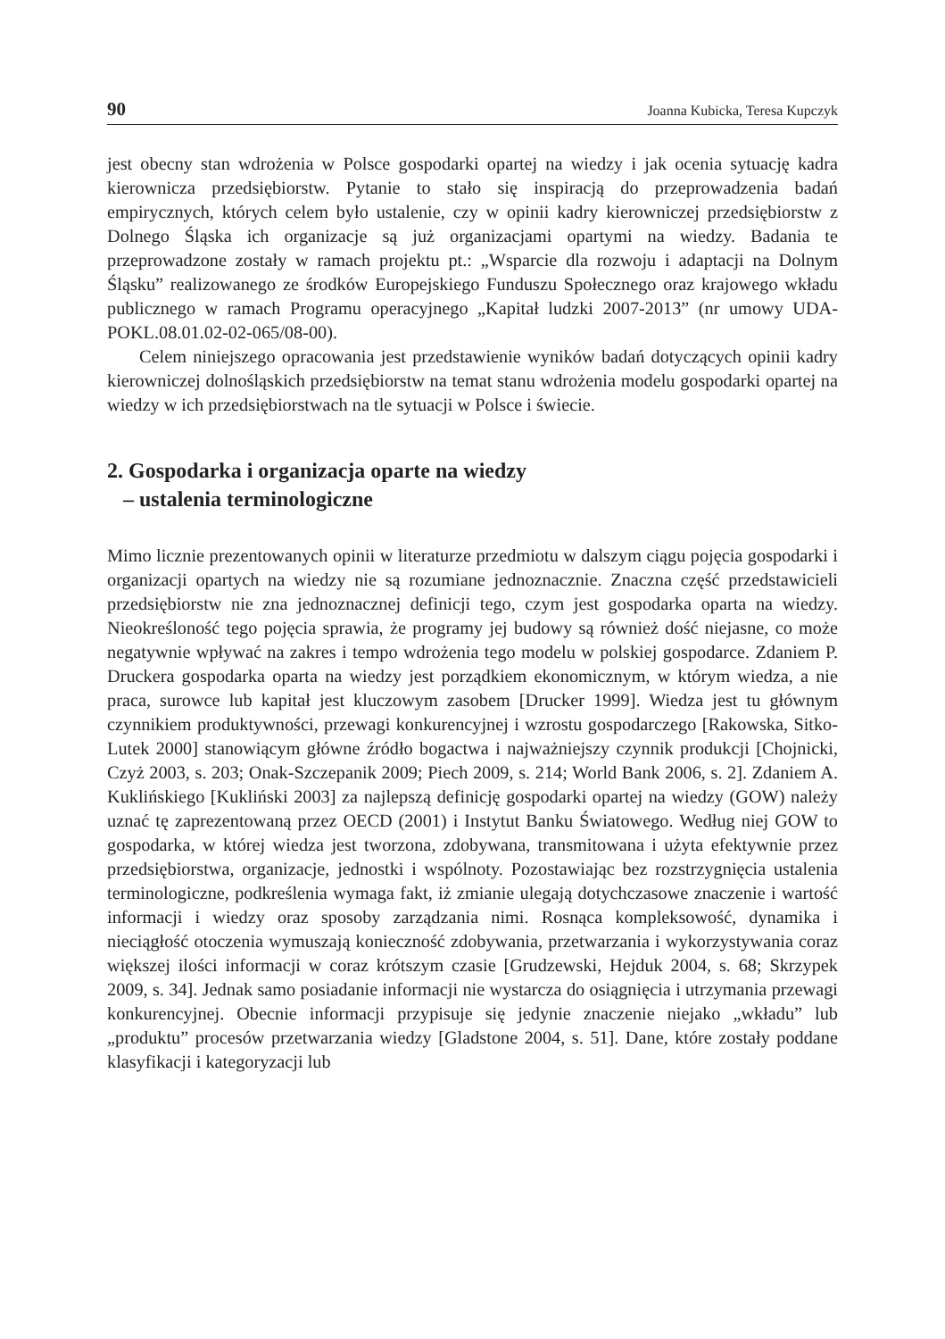90 Joanna Kubicka, Teresa Kupczyk
jest obecny stan wdrożenia w Polsce gospodarki opartej na wiedzy i jak ocenia sytuację kadra kierownicza przedsiębiorstw. Pytanie to stało się inspiracją do przeprowadzenia badań empirycznych, których celem było ustalenie, czy w opinii kadry kierowniczej przedsiębiorstw z Dolnego Śląska ich organizacje są już organizacjami opartymi na wiedzy. Badania te przeprowadzone zostały w ramach projektu pt.: „Wsparcie dla rozwoju i adaptacji na Dolnym Śląsku” realizowanego ze środków Europejskiego Funduszu Społecznego oraz krajowego wkładu publicznego w ramach Programu operacyjnego „Kapitał ludzki 2007-2013” (nr umowy UDA-POKL.08.01.02-02-065/08-00).
Celem niniejszego opracowania jest przedstawienie wyników badań dotyczących opinii kadry kierowniczej dolnośląskich przedsiębiorstw na temat stanu wdrożenia modelu gospodarki opartej na wiedzy w ich przedsiębiorstwach na tle sytuacji w Polsce i świecie.
2. Gospodarka i organizacja oparte na wiedzy
– ustalenia terminologiczne
Mimo licznie prezentowanych opinii w literaturze przedmiotu w dalszym ciągu pojęcia gospodarki i organizacji opartych na wiedzy nie są rozumiane jednoznacznie. Znaczna część przedstawicieli przedsiębiorstw nie zna jednoznacznej definicji tego, czym jest gospodarka oparta na wiedzy. Nieokreśloność tego pojęcia sprawia, że programy jej budowy są również dość niejasne, co może negatywnie wpływać na zakres i tempo wdrożenia tego modelu w polskiej gospodarce. Zdaniem P. Druckera gospodarka oparta na wiedzy jest porządkiem ekonomicznym, w którym wiedza, a nie praca, surowce lub kapitał jest kluczowym zasobem [Drucker 1999]. Wiedza jest tu głównym czynnikiem produktywności, przewagi konkurencyjnej i wzrostu gospodarczego [Rakowska, Sitko-Lutek 2000] stanowiącym główne źródło bogactwa i najważniejszy czynnik produkcji [Chojnicki, Czyż 2003, s. 203; Onak-Szczepanik 2009; Piech 2009, s. 214; World Bank 2006, s. 2]. Zdaniem A. Kuklińskiego [Kukliński 2003] za najlepszą definicję gospodarki opartej na wiedzy (GOW) należy uznać tę zaprezentowaną przez OECD (2001) i Instytut Banku Światowego. Według niej GOW to gospodarka, w której wiedza jest tworzona, zdobywana, transmitowana i użyta efektywnie przez przedsiębiorstwa, organizacje, jednostki i wspólnoty. Pozostawiając bez rozstrzygnięcia ustalenia terminologiczne, podkreślenia wymaga fakt, iż zmianie ulegają dotychczasowe znaczenie i wartość informacji i wiedzy oraz sposoby zarządzania nimi. Rosnąca kompleksowość, dynamika i nieciągłość otoczenia wymuszają konieczność zdobywania, przetwarzania i wykorzystywania coraz większej ilości informacji w coraz krótszym czasie [Grudzewski, Hejduk 2004, s. 68; Skrzypek 2009, s. 34]. Jednak samo posiadanie informacji nie wystarcza do osiągnięcia i utrzymania przewagi konkurencyjnej. Obecnie informacji przypisuje się jedynie znaczenie niejako „wkładu” lub „produktu” procesów przetwarzania wiedzy [Gladstone 2004, s. 51]. Dane, które zostały poddane klasyfikacji i kategoryzacji lub